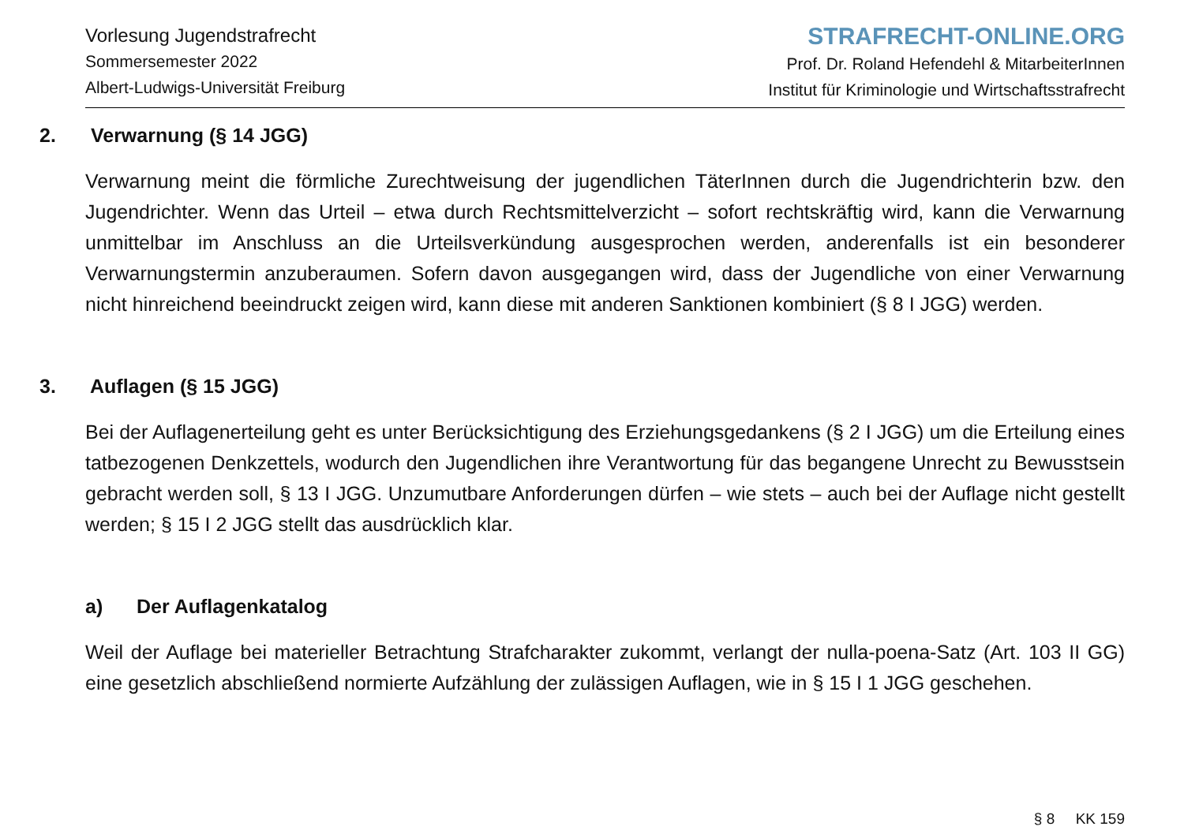Vorlesung Jugendstrafrecht
Sommersemester 2022
Albert-Ludwigs-Universität Freiburg
STRAFRECHT-ONLINE.ORG
Prof. Dr. Roland Hefendehl & MitarbeiterInnen
Institut für Kriminologie und Wirtschaftsstrafrecht
2. Verwarnung (§ 14 JGG)
Verwarnung meint die förmliche Zurechtweisung der jugendlichen TäterInnen durch die Jugendrichterin bzw. den Jugendrichter. Wenn das Urteil – etwa durch Rechtsmittelverzicht – sofort rechtskräftig wird, kann die Verwarnung unmittelbar im Anschluss an die Urteilsverkündung ausgesprochen werden, anderenfalls ist ein besonderer Verwarnungstermin anzuberaumen. Sofern davon ausgegangen wird, dass der Jugendliche von einer Verwarnung nicht hinreichend beeindruckt zeigen wird, kann diese mit anderen Sanktionen kombiniert (§ 8 I JGG) werden.
3. Auflagen (§ 15 JGG)
Bei der Auflagenerteilung geht es unter Berücksichtigung des Erziehungsgedankens (§ 2 I JGG) um die Erteilung eines tatbezogenen Denkzettels, wodurch den Jugendlichen ihre Verantwortung für das begangene Unrecht zu Bewusstsein gebracht werden soll, § 13 I JGG. Unzumutbare Anforderungen dürfen – wie stets – auch bei der Auflage nicht gestellt werden; § 15 I 2 JGG stellt das ausdrücklich klar.
a) Der Auflagenkatalog
Weil der Auflage bei materieller Betrachtung Strafcharakter zukommt, verlangt der nulla-poena-Satz (Art. 103 II GG) eine gesetzlich abschließend normierte Aufzählung der zulässigen Auflagen, wie in § 15 I 1 JGG geschehen.
§ 8 KK 159